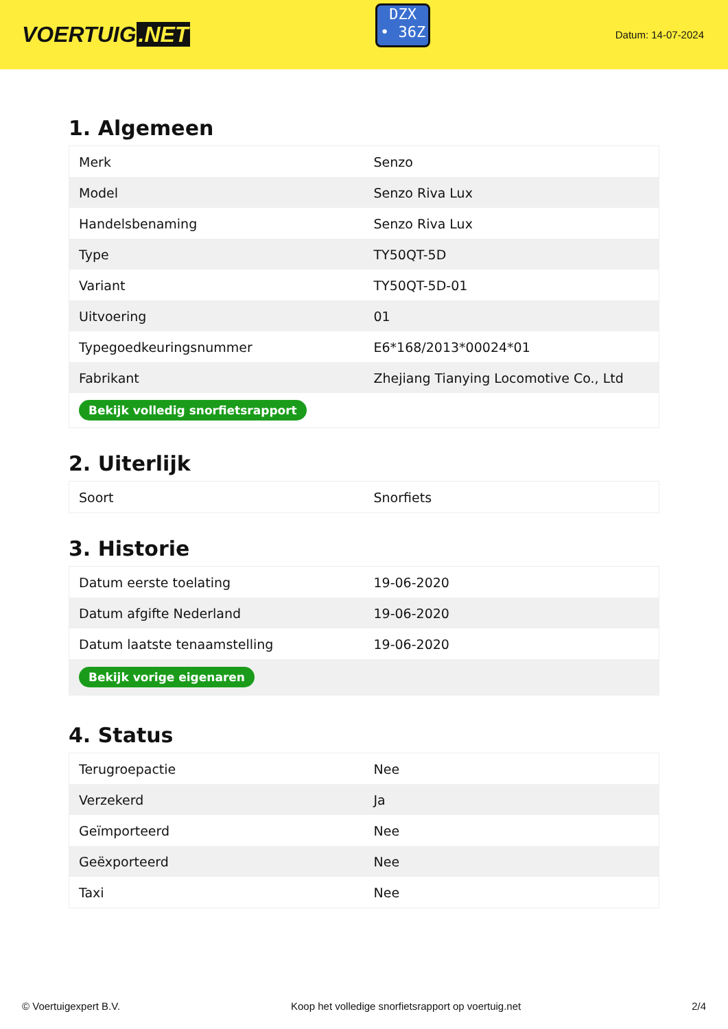VOERTUIG.NET
DZX
• 36Z
Datum: 14-07-2024
1. Algemeen
| Merk | Senzo |
| Model | Senzo Riva Lux |
| Handelsbenaming | Senzo Riva Lux |
| Type | TY50QT-5D |
| Variant | TY50QT-5D-01 |
| Uitvoering | 01 |
| Typegoedkeuringsnummer | E6*168/2013*00024*01 |
| Fabrikant | Zhejiang Tianying Locomotive Co., Ltd |
| Bekijk volledig snorfietsrapport | |
2. Uiterlijk
| Soort | Snorfiets |
3. Historie
| Datum eerste toelating | 19-06-2020 |
| Datum afgifte Nederland | 19-06-2020 |
| Datum laatste tenaamstelling | 19-06-2020 |
| Bekijk vorige eigenaren | |
4. Status
| Terugroepactie | Nee |
| Verzekerd | Ja |
| Geïmporteerd | Nee |
| Geëxporteerd | Nee |
| Taxi | Nee |
© Voertuigexpert B.V. Koop het volledige snorfietsrapport op voertuig.net 2/4